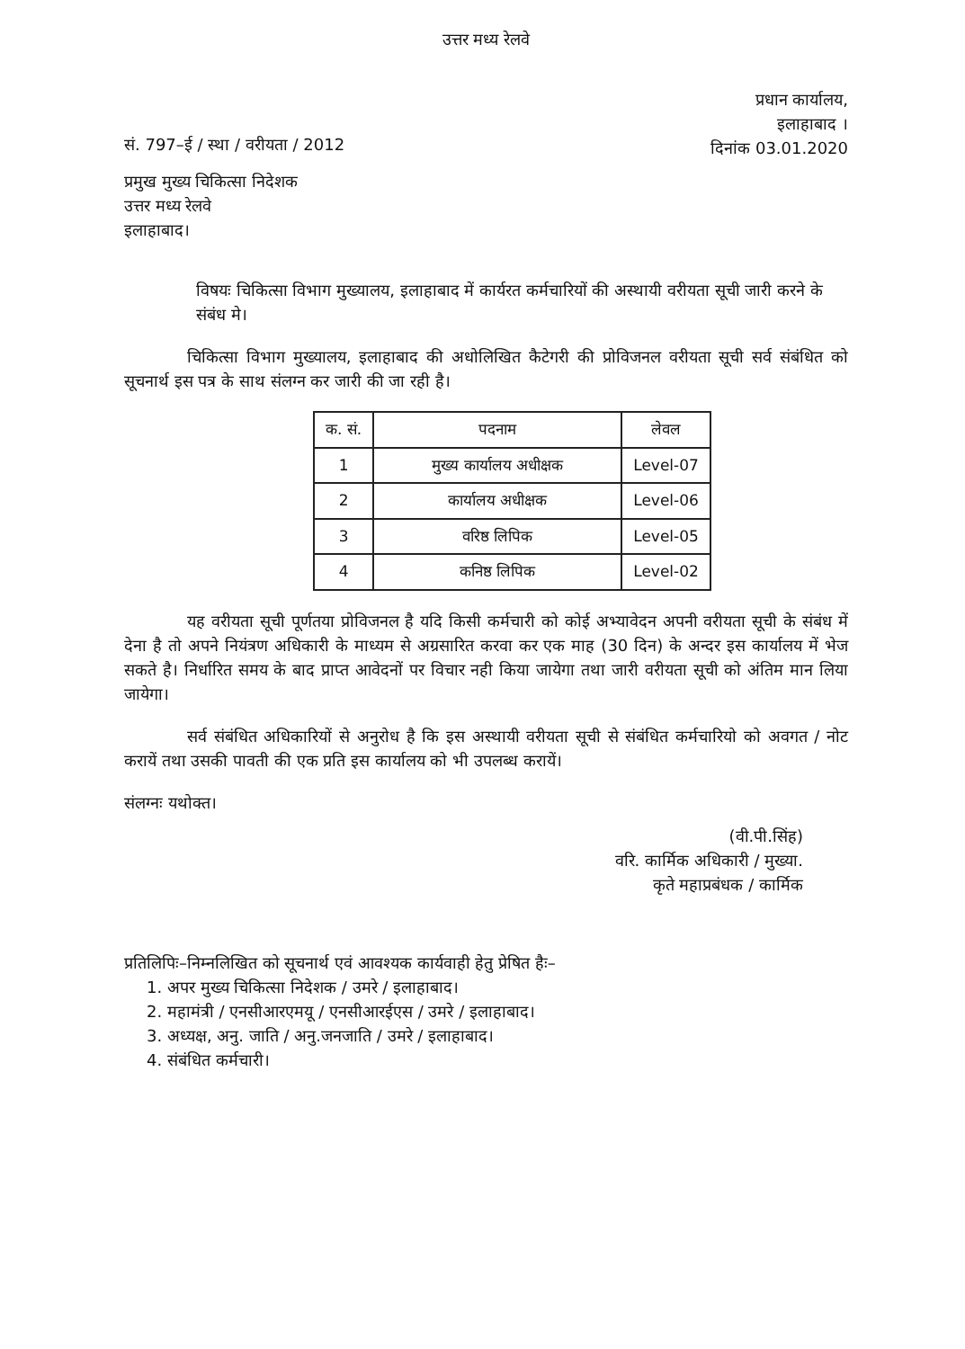उत्तर मध्य रेलवे
सं. 797–ई / स्था / वरीयता / 2012
प्रधान कार्यालय,
इलाहाबाद ।
दिनांक 03.01.2020
प्रमुख मुख्य चिकित्सा निदेशक
उत्तर मध्य रेलवे
इलाहाबाद।
विषयः चिकित्सा विभाग मुख्यालय, इलाहाबाद में कार्यरत कर्मचारियों की अस्थायी वरीयता सूची जारी करने के संबंध मे।
चिकित्सा विभाग मुख्यालय, इलाहाबाद की अधोलिखित कैटेगरी की प्रोविजनल वरीयता सूची सर्व संबंधित को सूचनार्थ इस पत्र के साथ संलग्न कर जारी की जा रही है।
| क. सं. | पदनाम | लेवल |
| --- | --- | --- |
| 1 | मुख्य कार्यालय अधीक्षक | Level-07 |
| 2 | कार्यालय अधीक्षक | Level-06 |
| 3 | वरिष्ठ लिपिक | Level-05 |
| 4 | कनिष्ठ लिपिक | Level-02 |
यह वरीयता सूची पूर्णतया प्रोविजनल है यदि किसी कर्मचारी को कोई अभ्यावेदन अपनी वरीयता सूची के संबंध में देना है तो अपने नियंत्रण अधिकारी के माध्यम से अग्रसारित करवा कर एक माह (30 दिन) के अन्दर इस कार्यालय में भेज सकते है। निर्धारित समय के बाद प्राप्त आवेदनों पर विचार नही किया जायेगा तथा जारी वरीयता सूची को अंतिम मान लिया जायेगा।
सर्व संबंधित अधिकारियों से अनुरोध है कि इस अस्थायी वरीयता सूची से संबंधित कर्मचारियो को अवगत / नोट करायें तथा उसकी पावती की एक प्रति इस कार्यालय को भी उपलब्ध करायें।
संलग्नः यथोक्त।
(वी.पी.सिंह)
वरि. कार्मिक अधिकारी / मुख्या.
कृते महाप्रबंधक / कार्मिक
प्रतिलिपिः–निम्नलिखित को सूचनार्थ एवं आवश्यक कार्यवाही हेतु प्रेषित हैः–
1. अपर मुख्य चिकित्सा निदेशक / उमरे / इलाहाबाद।
2. महामंत्री / एनसीआरएमयू / एनसीआरईएस / उमरे / इलाहाबाद।
3. अध्यक्ष, अनु. जाति / अनु.जनजाति / उमरे / इलाहाबाद।
4. संबंधित कर्मचारी।